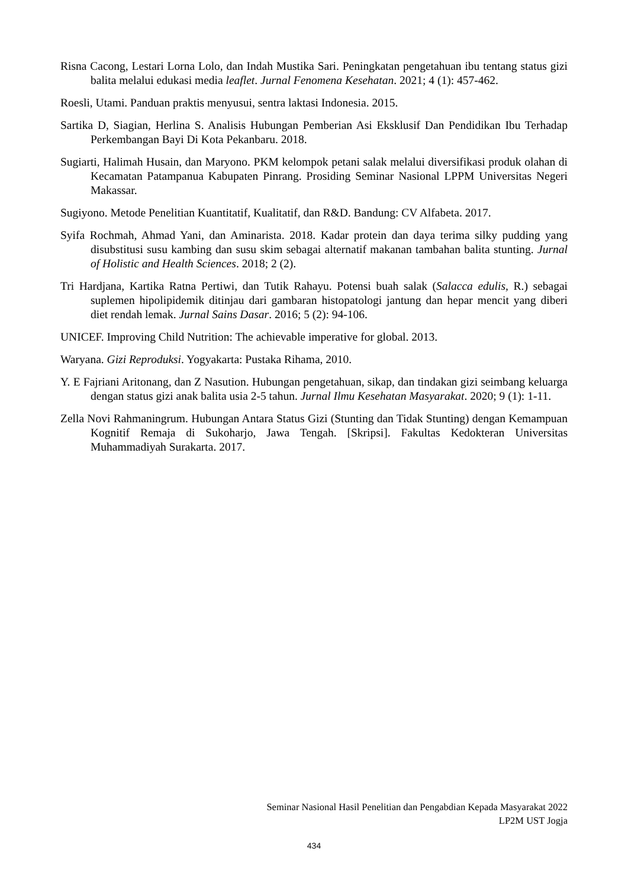Risna Cacong, Lestari Lorna Lolo, dan Indah Mustika Sari. Peningkatan pengetahuan ibu tentang status gizi balita melalui edukasi media leaflet. Jurnal Fenomena Kesehatan. 2021; 4 (1): 457-462.
Roesli, Utami. Panduan praktis menyusui, sentra laktasi Indonesia. 2015.
Sartika D, Siagian, Herlina S. Analisis Hubungan Pemberian Asi Eksklusif Dan Pendidikan Ibu Terhadap Perkembangan Bayi Di Kota Pekanbaru. 2018.
Sugiarti, Halimah Husain, dan Maryono. PKM kelompok petani salak melalui diversifikasi produk olahan di Kecamatan Patampanua Kabupaten Pinrang. Prosiding Seminar Nasional LPPM Universitas Negeri Makassar.
Sugiyono. Metode Penelitian Kuantitatif, Kualitatif, dan R&D. Bandung: CV Alfabeta. 2017.
Syifa Rochmah, Ahmad Yani, dan Aminarista. 2018. Kadar protein dan daya terima silky pudding yang disubstitusi susu kambing dan susu skim sebagai alternatif makanan tambahan balita stunting. Jurnal of Holistic and Health Sciences. 2018; 2 (2).
Tri Hardjana, Kartika Ratna Pertiwi, dan Tutik Rahayu. Potensi buah salak (Salacca edulis, R.) sebagai suplemen hipolipidemik ditinjau dari gambaran histopatologi jantung dan hepar mencit yang diberi diet rendah lemak. Jurnal Sains Dasar. 2016; 5 (2): 94-106.
UNICEF. Improving Child Nutrition: The achievable imperative for global. 2013.
Waryana. Gizi Reproduksi. Yogyakarta: Pustaka Rihama, 2010.
Y. E Fajriani Aritonang, dan Z Nasution. Hubungan pengetahuan, sikap, dan tindakan gizi seimbang keluarga dengan status gizi anak balita usia 2-5 tahun. Jurnal Ilmu Kesehatan Masyarakat. 2020; 9 (1): 1-11.
Zella Novi Rahmaningrum. Hubungan Antara Status Gizi (Stunting dan Tidak Stunting) dengan Kemampuan Kognitif Remaja di Sukoharjo, Jawa Tengah. [Skripsi]. Fakultas Kedokteran Universitas Muhammadiyah Surakarta. 2017.
Seminar Nasional Hasil Penelitian dan Pengabdian Kepada Masyarakat 2022
LP2M UST Jogja
434